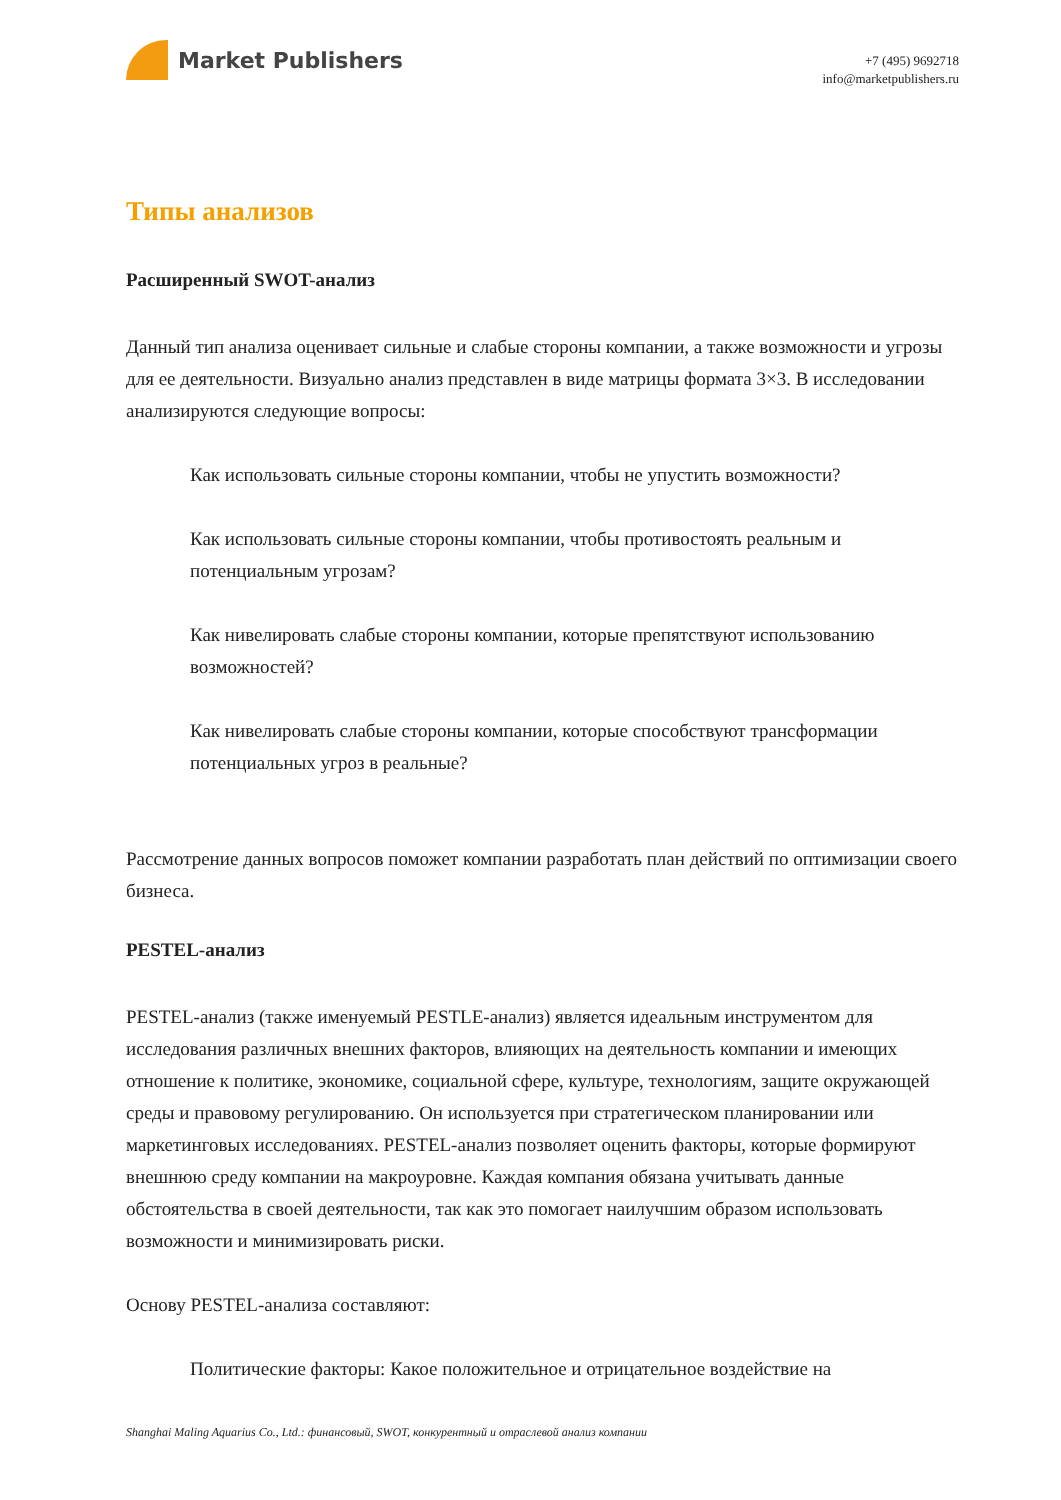Market Publishers
+7 (495) 9692718
info@marketpublishers.ru
Типы анализов
Расширенный SWOT-анализ
Данный тип анализа оценивает сильные и слабые стороны компании, а также возможности и угрозы для ее деятельности. Визуально анализ представлен в виде матрицы формата 3×3. В исследовании анализируются следующие вопросы:
Как использовать сильные стороны компании, чтобы не упустить возможности?
Как использовать сильные стороны компании, чтобы противостоять реальным и потенциальным угрозам?
Как нивелировать слабые стороны компании, которые препятствуют использованию возможностей?
Как нивелировать слабые стороны компании, которые способствуют трансформации потенциальных угроз в реальные?
Рассмотрение данных вопросов поможет компании разработать план действий по оптимизации своего бизнеса.
PESTEL-анализ
PESTEL-анализ (также именуемый PESTLE-анализ) является идеальным инструментом для исследования различных внешних факторов, влияющих на деятельность компании и имеющих отношение к политике, экономике, социальной сфере, культуре, технологиям, защите окружающей среды и правовому регулированию. Он используется при стратегическом планировании или маркетинговых исследованиях. PESTEL-анализ позволяет оценить факторы, которые формируют внешнюю среду компании на макроуровне. Каждая компания обязана учитывать данные обстоятельства в своей деятельности, так как это помогает наилучшим образом использовать возможности и минимизировать риски.
Основу PESTEL-анализа составляют:
Политические факторы: Какое положительное и отрицательное воздействие на
Shanghai Maling Aquarius Co., Ltd.: финансовый, SWOT, конкурентный и отраслевой анализ компании